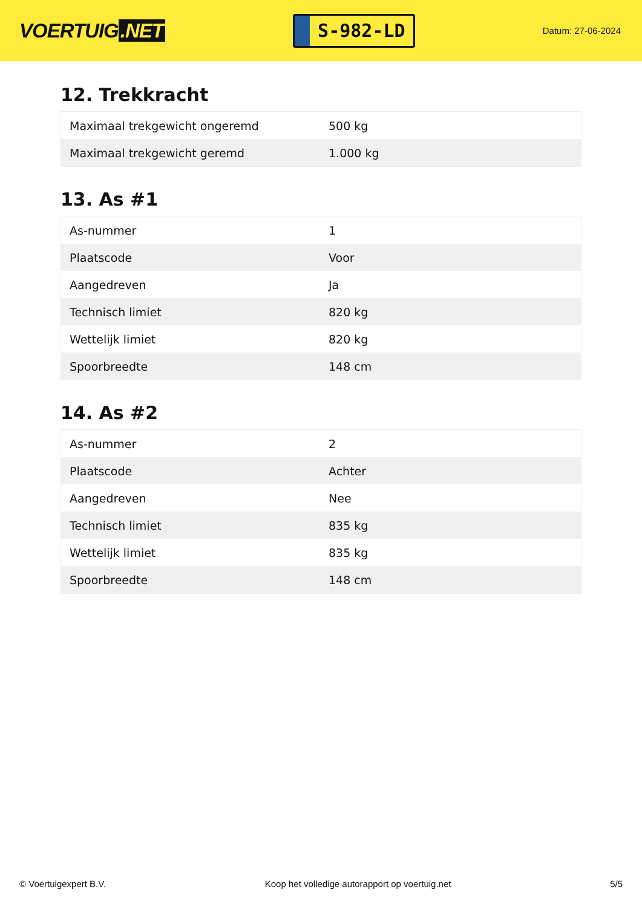VOERTUIG.NET
S-982-LD
Datum: 27-06-2024
12. Trekkracht
| Maximaal trekgewicht ongeremd | 500 kg |
| Maximaal trekgewicht geremd | 1.000 kg |
13. As #1
| As-nummer | 1 |
| Plaatscode | Voor |
| Aangedreven | Ja |
| Technisch limiet | 820 kg |
| Wettelijk limiet | 820 kg |
| Spoorbreedte | 148 cm |
14. As #2
| As-nummer | 2 |
| Plaatscode | Achter |
| Aangedreven | Nee |
| Technisch limiet | 835 kg |
| Wettelijk limiet | 835 kg |
| Spoorbreedte | 148 cm |
© Voertuigexpert B.V. Koop het volledige autorapport op voertuig.net 5/5